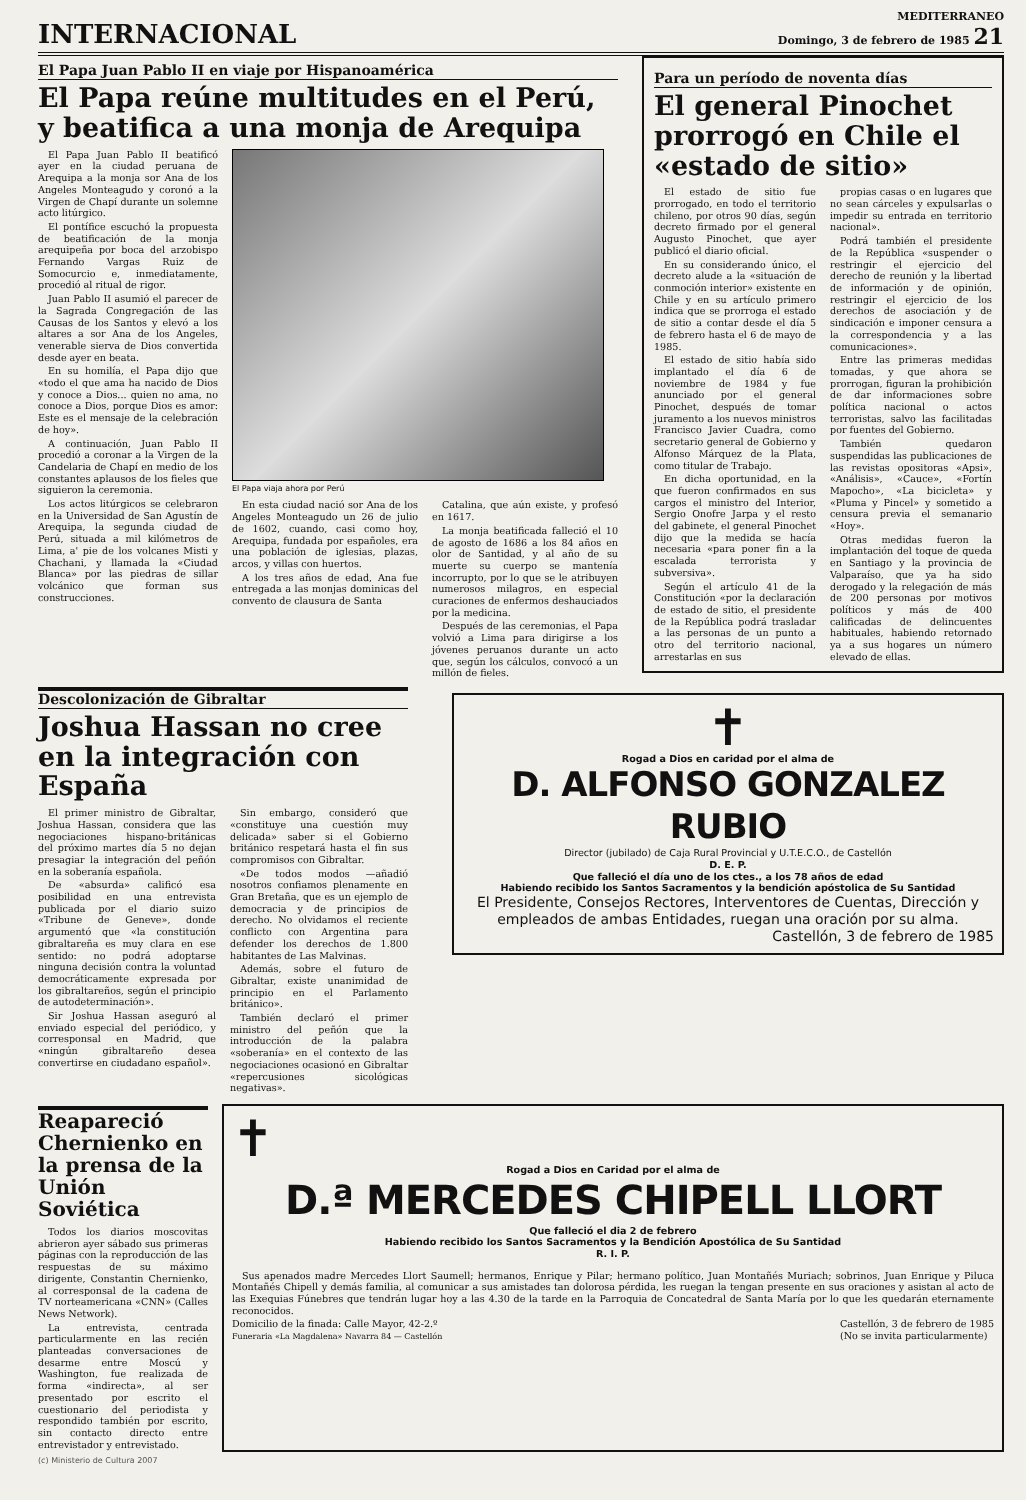INTERNACIONAL
MEDITERRANEO
Domingo, 3 de febrero de 1985 21
El Papa Juan Pablo II en viaje por Hispanoamérica
El Papa reúne multitudes en el Perú, y beatifica a una monja de Arequipa
El Papa Juan Pablo II beatificó ayer en la ciudad peruana de Arequipa a la monja sor Ana de los Angeles Monteagudo y coronó a la Virgen de Chapí durante un solemne acto litúrgico.
El pontífice escuchó la propuesta de beatificación de la monja arequipeña por boca del arzobispo Fernando Vargas Ruiz de Somocurcio e, inmediatamente, procedió al ritual de rigor.
Juan Pablo II asumió el parecer de la Sagrada Congregación de las Causas de los Santos y elevó a los altares a sor Ana de los Angeles, venerable sierva de Dios convertida desde ayer en beata.
En su homilía, el Papa dijo que «todo el que ama ha nacido de Dios y conoce a Dios... quien no ama, no conoce a Dios, porque Dios es amor: Este es el mensaje de la celebración de hoy».
A continuación, Juan Pablo II procedió a coronar a la Virgen de la Candelaria de Chapí en medio de los constantes aplausos de los fieles que siguieron la ceremonia.
Los actos litúrgicos se celebraron en la Universidad de San Agustín de Arequipa, la segunda ciudad de Perú, situada a mil kilómetros de Lima, a' pie de los volcanes Misti y Chachani, y llamada la «Ciudad Blanca» por las piedras de sillar volcánico que forman sus construcciones.
El Papa viaja ahora por Perú
En esta ciudad nació sor Ana de los Angeles Monteagudo un 26 de julio de 1602, cuando, casi como hoy, Arequipa, fundada por españoles, era una población de iglesias, plazas, arcos, y villas con huertos.
A los tres años de edad, Ana fue entregada a las monjas dominicas del convento de clausura de Santa
Catalina, que aún existe, y profesó en 1617.
La monja beatificada falleció el 10 de agosto de 1686 a los 84 años en olor de Santidad, y al año de su muerte su cuerpo se mantenía incorrupto, por lo que se le atribuyen numerosos milagros, en especial curaciones de enfermos deshauciados por la medicina.
Después de las ceremonias, el Papa volvió a Lima para dirigirse a los jóvenes peruanos durante un acto que, según los cálculos, convocó a un millón de fieles.
Descolonización de Gibraltar
Joshua Hassan no cree en la integración con España
El primer ministro de Gibraltar, Joshua Hassan, considera que las negociaciones hispano-británicas del próximo martes día 5 no dejan presagiar la integración del peñón en la soberanía española.
De «absurda» calificó esa posibilidad en una entrevista publicada por el diario suizo «Tribune de Geneve», donde argumentó que «la constitución gibraltareña es muy clara en ese sentido: no podrá adoptarse ninguna decisión contra la voluntad democráticamente expresada por los gibraltareños, según el principio de autodeterminación».
Sir Joshua Hassan aseguró al enviado especial del periódico, y corresponsal en Madrid, que «ningún gibraltareño desea convertirse en ciudadano español».
Sin embargo, consideró que «constituye una cuestión muy delicada» saber si el Gobierno británico respetará hasta el fin sus compromisos con Gibraltar.
«De todos modos —añadió nosotros confiamos plenamente en Gran Bretaña, que es un ejemplo de democracia y de principios de derecho. No olvidamos el reciente conflicto con Argentina para defender los derechos de 1.800 habitantes de Las Malvinas.
Además, sobre el futuro de Gibraltar, existe unanimidad de principio en el Parlamento británico».
También declaró el primer ministro del peñón que la introducción de la palabra «soberanía» en el contexto de las negociaciones ocasionó en Gibraltar «repercusiones sicológicas negativas».
Para un período de noventa días
El general Pinochet prorrogó en Chile el «estado de sitio»
El estado de sitio fue prorrogado, en todo el territorio chileno, por otros 90 días, según decreto firmado por el general Augusto Pinochet, que ayer publicó el diario oficial.
En su considerando único, el decreto alude a la «situación de conmoción interior» existente en Chile y en su artículo primero indica que se prorroga el estado de sitio a contar desde el día 5 de febrero hasta el 6 de mayo de 1985.
El estado de sitio había sido implantado el día 6 de noviembre de 1984 y fue anunciado por el general Pinochet, después de tomar juramento a los nuevos ministros Francisco Javier Cuadra, como secretario general de Gobierno y Alfonso Márquez de la Plata, como titular de Trabajo.
En dicha oportunidad, en la que fueron confirmados en sus cargos el ministro del Interior, Sergio Onofre Jarpa y el resto del gabinete, el general Pinochet dijo que la medida se hacía necesaria «para poner fin a la escalada terrorista y subversiva».
Según el artículo 41 de la Constitución «por la declaración de estado de sitio, el presidente de la República podrá trasladar a las personas de un punto a otro del territorio nacional, arrestarlas en sus
propias casas o en lugares que no sean cárceles y expulsarlas o impedir su entrada en territorio nacional».
Podrá también el presidente de la República «suspender o restringir el ejercicio del derecho de reunión y la libertad de información y de opinión, restringir el ejercicio de los derechos de asociación y de sindicación e imponer censura a la correspondencia y a las comunicaciones».
Entre las primeras medidas tomadas, y que ahora se prorrogan, figuran la prohibición de dar informaciones sobre política nacional o actos terroristas, salvo las facilitadas por fuentes del Gobierno.
También quedaron suspendidas las publicaciones de las revistas opositoras «Apsi», «Análisis», «Cauce», «Fortín Mapocho», «La bicicleta» y «Pluma y Pincel» y sometido a censura previa el semanario «Hoy».
Otras medidas fueron la implantación del toque de queda en Santiago y la provincia de Valparaíso, que ya ha sido derogado y la relegación de más de 200 personas por motivos políticos y más de 400 calificadas de delincuentes habituales, habiendo retornado ya a sus hogares un número elevado de ellas.
✝
Rogad a Dios en caridad por el alma de
D. ALFONSO GONZALEZ RUBIO
Director (jubilado) de Caja Rural Provincial y U.T.E.C.O., de Castellón
D. E. P.
Que falleció el día uno de los ctes., a los 78 años de edad
Habiendo recibido los Santos Sacramentos y la bendición apóstolica de Su Santidad
El Presidente, Consejos Rectores, Interventores de Cuentas, Dirección y empleados de ambas Entidades, ruegan una oración por su alma.
Castellón, 3 de febrero de 1985
Reapareció Chernienko en la prensa de la Unión Soviética
Todos los diarios moscovitas abrieron ayer sábado sus primeras páginas con la reproducción de las respuestas de su máximo dirigente, Constantin Chernienko, al corresponsal de la cadena de TV norteamericana «CNN» (Calles News Network).
La entrevista, centrada particularmente en las recién planteadas conversaciones de desarme entre Moscú y Washington, fue realizada de forma «indirecta», al ser presentado por escrito el cuestionario del periodista y respondido también por escrito, sin contacto directo entre entrevistador y entrevistado.
✝
Rogad a Dios en Caridad por el alma de
D.ª MERCEDES CHIPELL LLORT
Que falleció el dia 2 de febrero
Habiendo recibido los Santos Sacramentos y la Bendición Apostólica de Su Santidad
R. I. P.
Sus apenados madre Mercedes Llort Saumell; hermanos, Enrique y Pilar; hermano político, Juan Montañés Muriach; sobrinos, Juan Enrique y Piluca Montañés Chipell y demás familia, al comunicar a sus amistades tan dolorosa pérdida, les ruegan la tengan presente en sus oraciones y asistan al acto de las Exequias Fúnebres que tendrán lugar hoy a las 4.30 de la tarde en la Parroquia de Concatedral de Santa María por lo que les quedarán eternamente reconocidos.
Domicilio de la finada: Calle Mayor, 42-2.º
Funeraria «La Magdalena» Navarra 84 — Castellón
Castellón, 3 de febrero de 1985
(No se invita particularmente)
(c) Ministerio de Cultura 2007